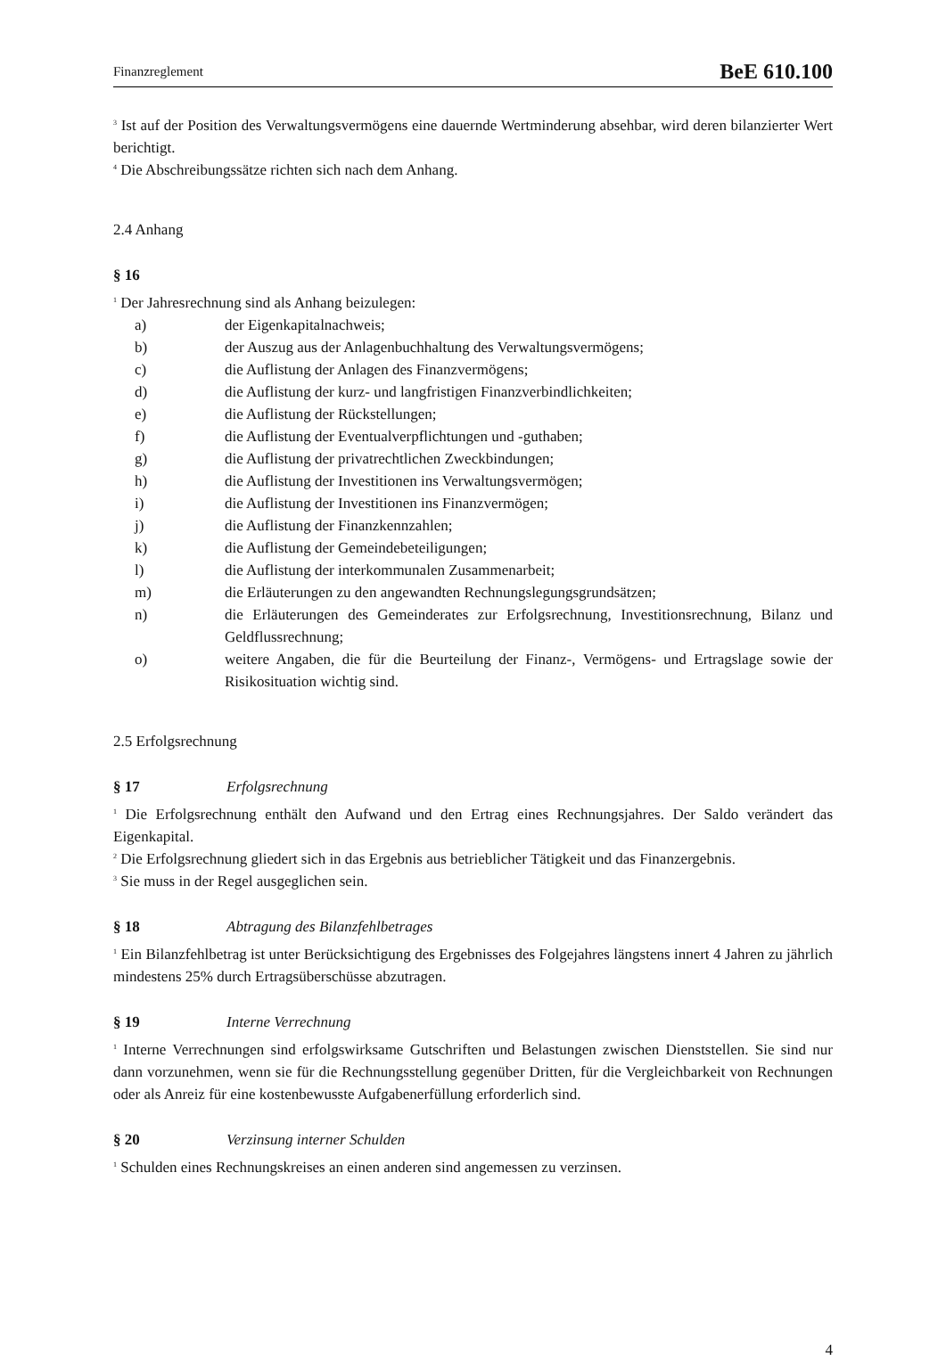Finanzreglement BeE 610.100
<sup>3</sup> Ist auf der Position des Verwaltungsvermögens eine dauernde Wertminderung absehbar, wird deren bilanzierter Wert berichtigt.
<sup>4</sup> Die Abschreibungssätze richten sich nach dem Anhang.
2.4 Anhang
§ 16
<sup>1</sup> Der Jahresrechnung sind als Anhang beizulegen:
a) der Eigenkapitalnachweis;
b) der Auszug aus der Anlagenbuchhaltung des Verwaltungsvermögens;
c) die Auflistung der Anlagen des Finanzvermögens;
d) die Auflistung der kurz- und langfristigen Finanzverbindlichkeiten;
e) die Auflistung der Rückstellungen;
f) die Auflistung der Eventualverpflichtungen und -guthaben;
g) die Auflistung der privatrechtlichen Zweckbindungen;
h) die Auflistung der Investitionen ins Verwaltungsvermögen;
i) die Auflistung der Investitionen ins Finanzvermögen;
j) die Auflistung der Finanzkennzahlen;
k) die Auflistung der Gemeindebeteiligungen;
l) die Auflistung der interkommunalen Zusammenarbeit;
m) die Erläuterungen zu den angewandten Rechnungslegungsgrundsätzen;
n) die Erläuterungen des Gemeinderates zur Erfolgsrechnung, Investitionsrechnung, Bilanz und Geldflussrechnung;
o) weitere Angaben, die für die Beurteilung der Finanz-, Vermögens- und Ertragslage sowie der Risikosituation wichtig sind.
2.5 Erfolgsrechnung
§ 17 Erfolgsrechnung
<sup>1</sup> Die Erfolgsrechnung enthält den Aufwand und den Ertrag eines Rechnungsjahres. Der Saldo verändert das Eigenkapital.
<sup>2</sup> Die Erfolgsrechnung gliedert sich in das Ergebnis aus betrieblicher Tätigkeit und das Finanzergebnis.
<sup>3</sup> Sie muss in der Regel ausgeglichen sein.
§ 18 Abtragung des Bilanzfehlbetrages
<sup>1</sup> Ein Bilanzfehlbetrag ist unter Berücksichtigung des Ergebnisses des Folgejahres längstens innert 4 Jahren zu jährlich mindestens 25% durch Ertragsüberschüsse abzutragen.
§ 19 Interne Verrechnung
<sup>1</sup> Interne Verrechnungen sind erfolgswirksame Gutschriften und Belastungen zwischen Dienststellen. Sie sind nur dann vorzunehmen, wenn sie für die Rechnungsstellung gegenüber Dritten, für die Vergleichbarkeit von Rechnungen oder als Anreiz für eine kostenbewusste Aufgabenerfüllung erforderlich sind.
§ 20 Verzinsung interner Schulden
<sup>1</sup> Schulden eines Rechnungskreises an einen anderen sind angemessen zu verzinsen.
4